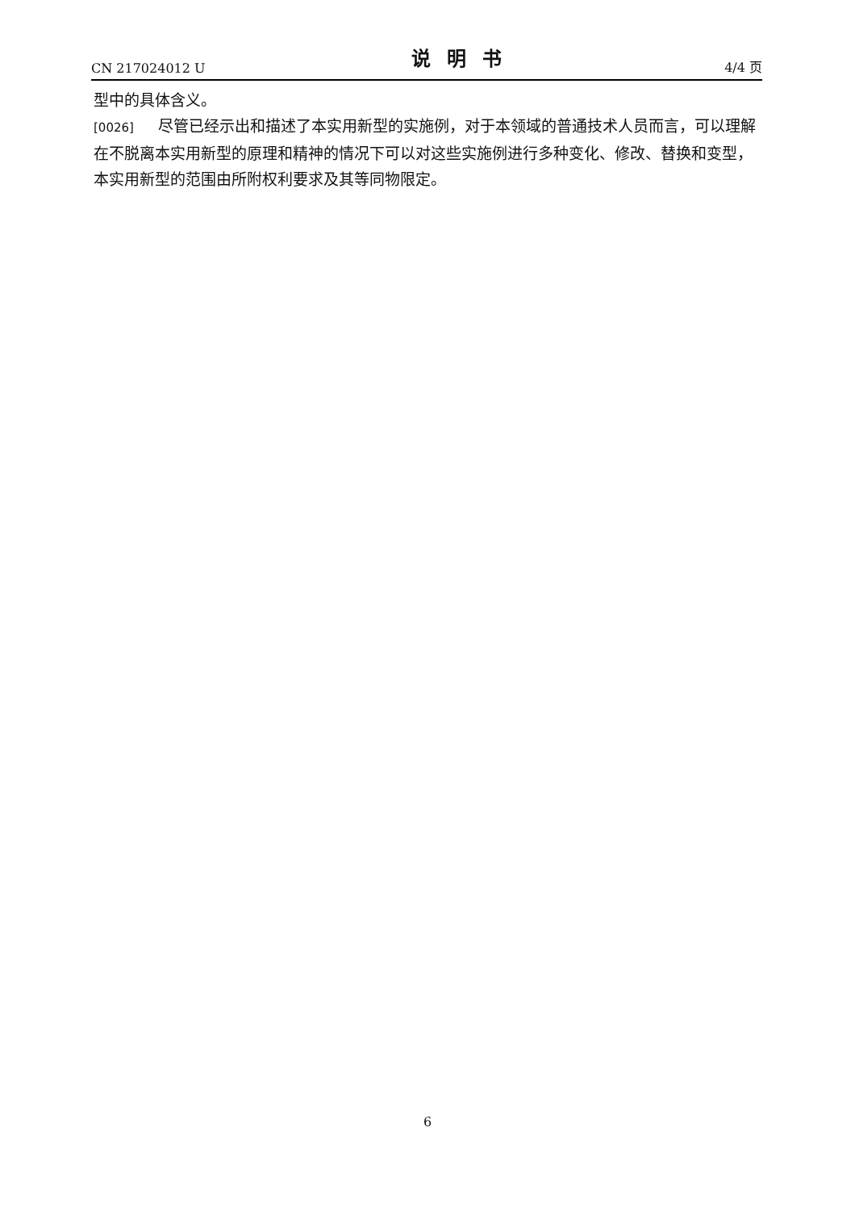CN 217024012 U 说明书 4/4 页
型中的具体含义。
[0026] 尽管已经示出和描述了本实用新型的实施例，对于本领域的普通技术人员而言，可以理解在不脱离本实用新型的原理和精神的情况下可以对这些实施例进行多种变化、修改、替换和变型，本实用新型的范围由所附权利要求及其等同物限定。
6